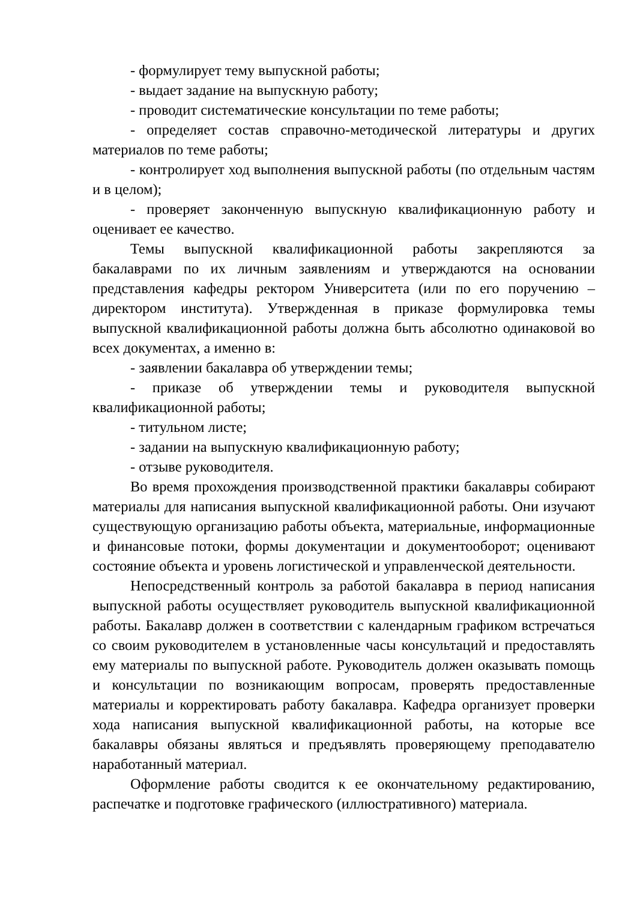- формулирует тему выпускной работы;
- выдает задание на выпускную работу;
- проводит систематические консультации по теме работы;
- определяет состав справочно-методической литературы и других материалов по теме работы;
- контролирует ход выполнения выпускной работы (по отдельным частям и в целом);
- проверяет законченную выпускную квалификационную работу и оценивает ее качество.
Темы выпускной квалификационной работы закрепляются за бакалаврами по их личным заявлениям и утверждаются на основании представления кафедры ректором Университета (или по его поручению – директором института). Утвержденная в приказе формулировка темы выпускной квалификационной работы должна быть абсолютно одинаковой во всех документах, а именно в:
- заявлении бакалавра об утверждении темы;
- приказе об утверждении темы и руководителя выпускной квалификационной работы;
- титульном листе;
- задании на выпускную квалификационную работу;
- отзыве руководителя.
Во время прохождения производственной практики бакалавры собирают материалы для написания выпускной квалификационной работы. Они изучают существующую организацию работы объекта, материальные, информационные и финансовые потоки, формы документации и документооборот; оценивают состояние объекта и уровень логистической и управленческой деятельности.
Непосредственный контроль за работой бакалавра в период написания выпускной работы осуществляет руководитель выпускной квалификационной работы. Бакалавр должен в соответствии с календарным графиком встречаться со своим руководителем в установленные часы консультаций и предоставлять ему материалы по выпускной работе. Руководитель должен оказывать помощь и консультации по возникающим вопросам, проверять предоставленные материалы и корректировать работу бакалавра. Кафедра организует проверки хода написания выпускной квалификационной работы, на которые все бакалавры обязаны являться и предъявлять проверяющему преподавателю наработанный материал.
Оформление работы сводится к ее окончательному редактированию, распечатке и подготовке графического (иллюстративного) материала.